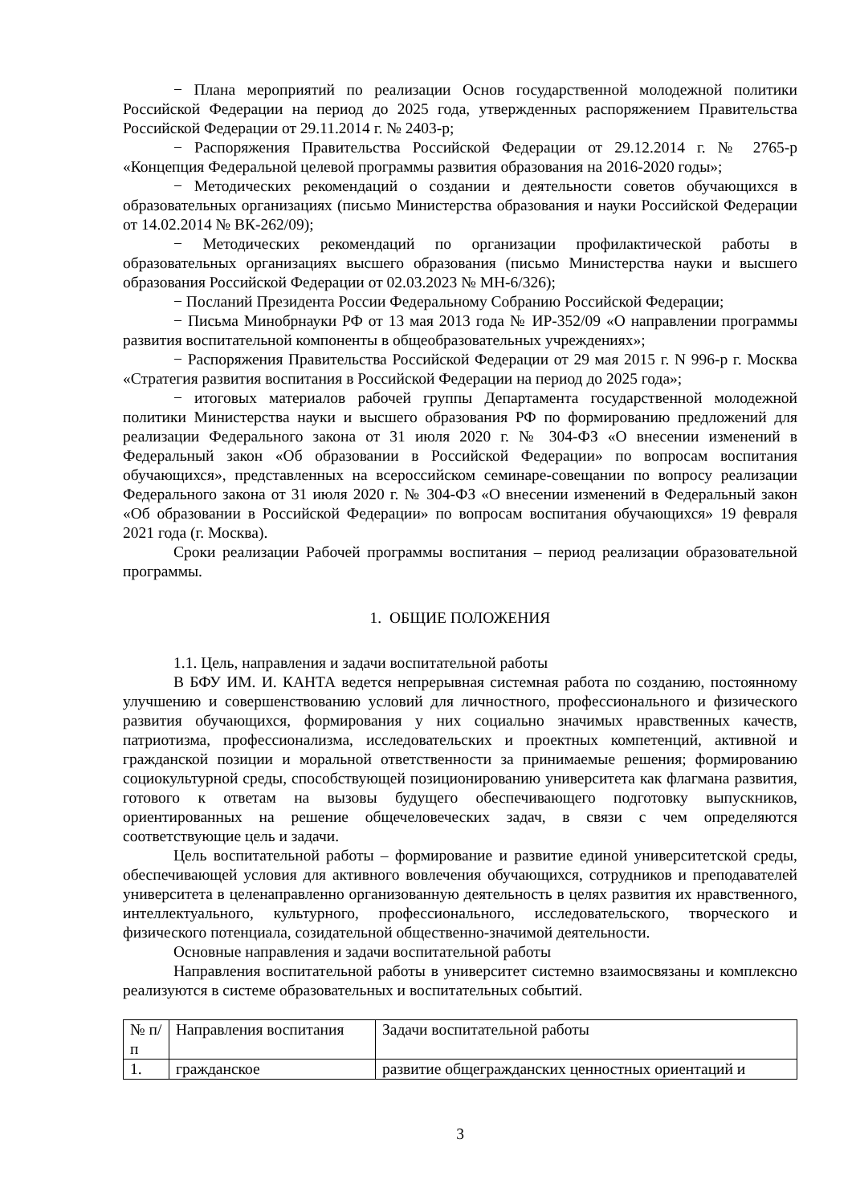− Плана мероприятий по реализации Основ государственной молодежной политики Российской Федерации на период до 2025 года, утвержденных распоряжением Правительства Российской Федерации от 29.11.2014 г. № 2403-р;
− Распоряжения Правительства Российской Федерации от 29.12.2014 г. № 2765-р «Концепция Федеральной целевой программы развития образования на 2016-2020 годы»;
− Методических рекомендаций о создании и деятельности советов обучающихся в образовательных организациях (письмо Министерства образования и науки Российской Федерации от 14.02.2014 № ВК-262/09);
− Методических рекомендаций по организации профилактической работы в образовательных организациях высшего образования (письмо Министерства науки и высшего образования Российской Федерации от 02.03.2023 № МН-6/326);
− Посланий Президента России Федеральному Собранию Российской Федерации;
− Письма Минобрнауки РФ от 13 мая 2013 года № ИР-352/09 «О направлении программы развития воспитательной компоненты в общеобразовательных учреждениях»;
− Распоряжения Правительства Российской Федерации от 29 мая 2015 г. N 996-р г. Москва «Стратегия развития воспитания в Российской Федерации на период до 2025 года»;
− итоговых материалов рабочей группы Департамента государственной молодежной политики Министерства науки и высшего образования РФ по формированию предложений для реализации Федерального закона от 31 июля 2020 г. № 304-ФЗ «О внесении изменений в Федеральный закон «Об образовании в Российской Федерации» по вопросам воспитания обучающихся», представленных на всероссийском семинаре-совещании по вопросу реализации Федерального закона от 31 июля 2020 г. № 304-ФЗ «О внесении изменений в Федеральный закон «Об образовании в Российской Федерации» по вопросам воспитания обучающихся» 19 февраля 2021 года (г. Москва).
Сроки реализации Рабочей программы воспитания – период реализации образовательной программы.
1. ОБЩИЕ ПОЛОЖЕНИЯ
1.1. Цель, направления и задачи воспитательной работы
В БФУ ИМ. И. КАНТА ведется непрерывная системная работа по созданию, постоянному улучшению и совершенствованию условий для личностного, профессионального и физического развития обучающихся, формирования у них социально значимых нравственных качеств, патриотизма, профессионализма, исследовательских и проектных компетенций, активной и гражданской позиции и моральной ответственности за принимаемые решения; формированию социокультурной среды, способствующей позиционированию университета как флагмана развития, готового к ответам на вызовы будущего обеспечивающего подготовку выпускников, ориентированных на решение общечеловеческих задач, в связи с чем определяются соответствующие цель и задачи.
Цель воспитательной работы – формирование и развитие единой университетской среды, обеспечивающей условия для активного вовлечения обучающихся, сотрудников и преподавателей университета в целенаправленно организованную деятельность в целях развития их нравственного, интеллектуального, культурного, профессионального, исследовательского, творческого и физического потенциала, созидательной общественно-значимой деятельности.
Основные направления и задачи воспитательной работы
Направления воспитательной работы в университет системно взаимосвязаны и комплексно реализуются в системе образовательных и воспитательных событий.
| № п/п | Направления воспитания | Задачи воспитательной работы |
| 1. | гражданское | развитие общегражданских ценностных ориентаций и |
3